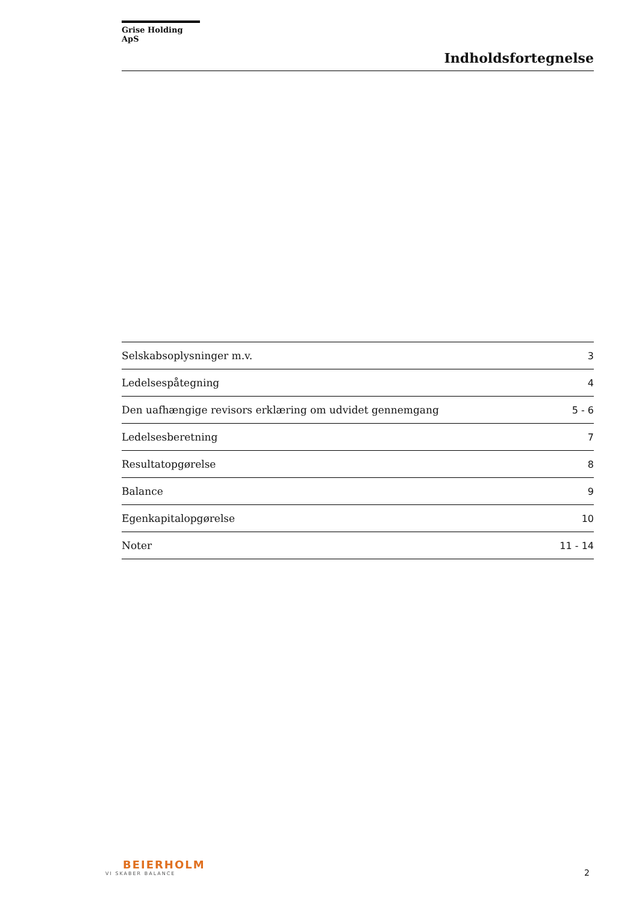Grise Holding ApS
Indholdsfortegnelse
| Selskabsoplysninger m.v. | 3 |
| Ledelsespåtegning | 4 |
| Den uafhængige revisors erklæring om udvidet gennemgang | 5 - 6 |
| Ledelsesberetning | 7 |
| Resultatopgørelse | 8 |
| Balance | 9 |
| Egenkapitalopgørelse | 10 |
| Noter | 11 - 14 |
BEIERHOLM
VI SKABER BALANCE
2